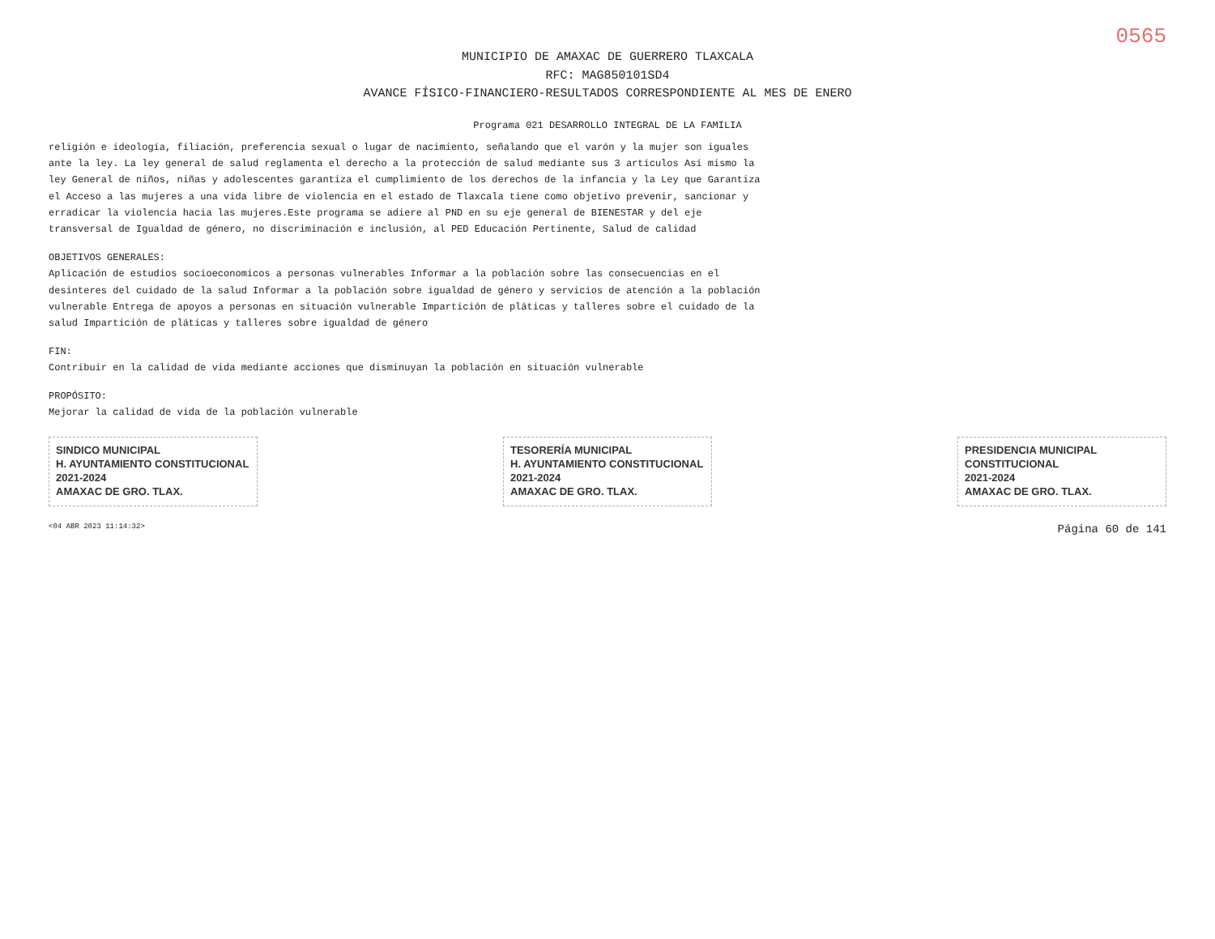0565
MUNICIPIO DE AMAXAC DE GUERRERO TLAXCALA
RFC: MAG850101SD4
AVANCE FÍSICO-FINANCIERO-RESULTADOS CORRESPONDIENTE AL MES DE ENERO
Programa 021 DESARROLLO INTEGRAL DE LA FAMILIA
religión e ideología, filiación, preferencia sexual o lugar de nacimiento, señalando que el varón y la mujer son iguales ante la ley. La ley general de salud reglamenta el derecho a la protección de salud mediante sus 3 artículos Así mismo la ley General de niños, niñas y adolescentes garantiza el cumplimiento de los derechos de la infancia y la Ley que Garantiza el Acceso a las mujeres a una vida libre de violencia en el estado de Tlaxcala tiene como objetivo prevenir, sancionar y erradicar la violencia hacia las mujeres.Este programa se adiere al PND en su eje general de BIENESTAR y del eje transversal de Igualdad de género, no discriminación e inclusión, al PED Educación Pertinente, Salud de calidad
OBJETIVOS GENERALES:
Aplicación de estudios socioeconomicos a personas vulnerables Informar a la población sobre las consecuencias en el desinteres del cuidado de la salud Informar a la población sobre igualdad de género y servicios de atención a la población vulnerable Entrega de apoyos a personas en situación vulnerable Impartición de pláticas y talleres sobre el cuidado de la salud Impartición de pláticas y talleres sobre igualdad de género
FIN:
Contribuir en la calidad de vida mediante acciones que disminuyan la población en situación vulnerable
PROPÓSITO:
Mejorar la calidad de vida de la población vulnerable
SINDICO MUNICIPAL
H. AYUNTAMIENTO CONSTITUCIONAL
2021-2024
AMAXAC DE GRO. TLAX.
TESORERÍA MUNICIPAL
H. AYUNTAMIENTO CONSTITUCIONAL
2021-2024
AMAXAC DE GRO. TLAX.
PRESIDENCIA MUNICIPAL
CONSTITUCIONAL
2021-2024
AMAXAC DE GRO. TLAX.
<04 ABR 2023 11:14:32> Página 60 de 141